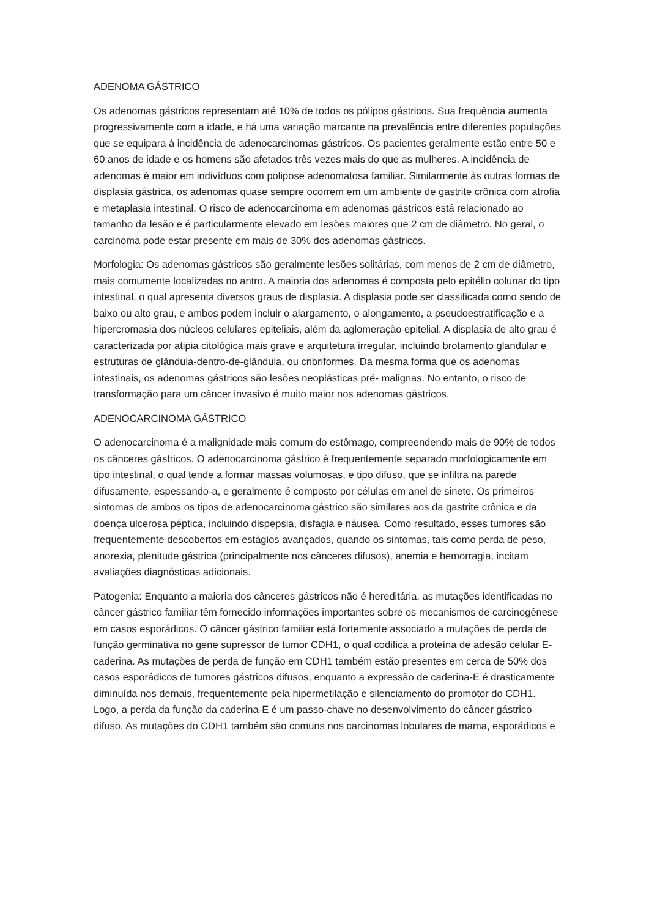ADENOMA GÁSTRICO
Os adenomas gástricos representam até 10% de todos os pólipos gástricos. Sua frequência aumenta progressivamente com a idade, e há uma variação marcante na prevalência entre diferentes populações que se equipara à incidência de adenocarcinomas gástricos. Os pacientes geralmente estão entre 50 e 60 anos de idade e os homens são afetados três vezes mais do que as mulheres. A incidência de adenomas é maior em indivíduos com polipose adenomatosa familiar. Similarmente às outras formas de displasia gástrica, os adenomas quase sempre ocorrem em um ambiente de gastrite crônica com atrofia e metaplasia intestinal. O risco de adenocarcinoma em adenomas gástricos está relacionado ao tamanho da lesão e é particularmente elevado em lesões maiores que 2 cm de diâmetro. No geral, o carcinoma pode estar presente em mais de 30% dos adenomas gástricos.
Morfologia: Os adenomas gástricos são geralmente lesões solitárias, com menos de 2 cm de diâmetro, mais comumente localizadas no antro. A maioria dos adenomas é composta pelo epitélio colunar do tipo intestinal, o qual apresenta diversos graus de displasia. A displasia pode ser classificada como sendo de baixo ou alto grau, e ambos podem incluir o alargamento, o alongamento, a pseudoestratificação e a hipercromasia dos núcleos celulares epiteliais, além da aglomeração epitelial. A displasia de alto grau é caracterizada por atipia citológica mais grave e arquitetura irregular, incluindo brotamento glandular e estruturas de glândula-dentro-de-glândula, ou cribriformes. Da mesma forma que os adenomas intestinais, os adenomas gástricos são lesões neoplásticas pré- malignas. No entanto, o risco de transformação para um câncer invasivo é muito maior nos adenomas gástricos.
ADENOCARCINOMA GÁSTRICO
O adenocarcinoma é a malignidade mais comum do estômago, compreendendo mais de 90% de todos os cânceres gástricos. O adenocarcinoma gástrico é frequentemente separado morfologicamente em tipo intestinal, o qual tende a formar massas volumosas, e tipo difuso, que se infiltra na parede difusamente, espessando-a, e geralmente é composto por células em anel de sinete. Os primeiros sintomas de ambos os tipos de adenocarcinoma gástrico são similares aos da gastrite crônica e da doença ulcerosa péptica, incluindo dispepsia, disfagia e náusea. Como resultado, esses tumores são frequentemente descobertos em estágios avançados, quando os sintomas, tais como perda de peso, anorexia, plenitude gástrica (principalmente nos cânceres difusos), anemia e hemorragia, incitam avaliações diagnósticas adicionais.
Patogenia: Enquanto a maioria dos cânceres gástricos não é hereditária, as mutações identificadas no câncer gástrico familiar têm fornecido informações importantes sobre os mecanismos de carcinogênese em casos esporádicos. O câncer gástrico familiar está fortemente associado a mutações de perda de função germinativa no gene supressor de tumor CDH1, o qual codifica a proteína de adesão celular E-caderina. As mutações de perda de função em CDH1 também estão presentes em cerca de 50% dos casos esporádicos de tumores gástricos difusos, enquanto a expressão de caderina-E é drasticamente diminuída nos demais, frequentemente pela hipermetilação e silenciamento do promotor do CDH1. Logo, a perda da função da caderina-E é um passo-chave no desenvolvimento do câncer gástrico difuso. As mutações do CDH1 também são comuns nos carcinomas lobulares de mama, esporádicos e